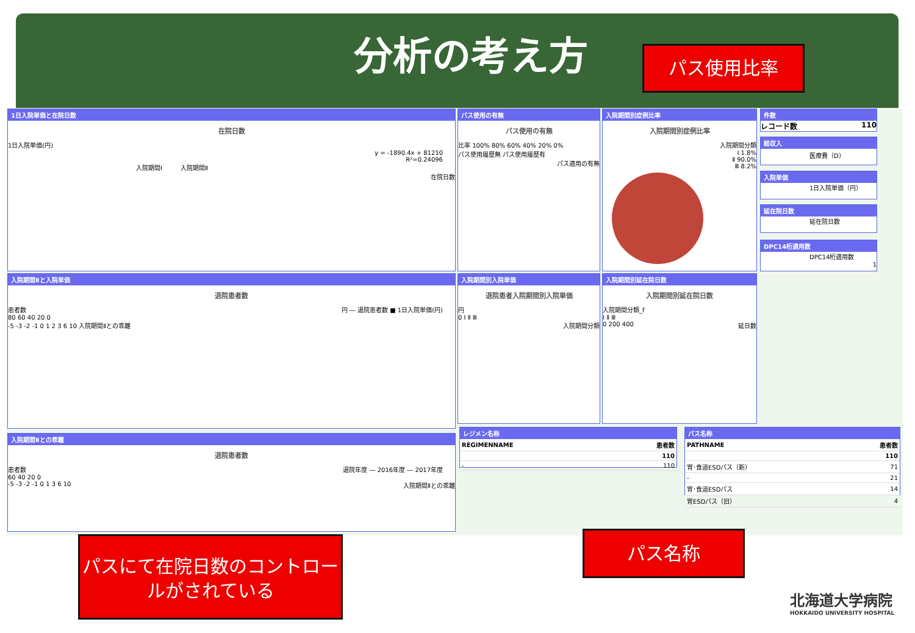分析の考え方 パス使用比率
1日入院単価と在院日数
在院日数
1日入院単価(円)
y = -1890.4x + 81210
R²=0.24096
入院期間Ⅰ　　　入院期間Ⅱ
在院日数
パス使用の有無
パス使用の有無
比率 100% 80% 60% 40% 20% 0%
パス使用履歴無 パス使用履歴有
パス適用の有無
入院期間別症例比率
入院期間別症例比率
入院期間分類
Ⅰ 1.8%
Ⅱ 90.0%
Ⅲ 8.2%
件数
レコード数 110
総収入
医療費（D）
入院単価
1日入院単価（円）
延在院日数
延在院日数
DPC14桁適用数
DPC14桁適用数
1
入院期間Ⅱと入院単価
退院患者数
患者数 円 ― 退院患者数 ■ 1日入院単価(円)
80 60 40 20 0
-5 -3 -2 -1 0 1 2 3 6 10 入院期間Ⅱとの乖離
入院期間別入院単価
退院患者入院期間別入院単価
円
0 Ⅰ Ⅱ Ⅲ
入院期間分類
入院期間別延在院日数
入院期間別延在院日数
入院期間分類_f
Ⅰ Ⅱ Ⅲ
0 200 400 延日数
入院期間Ⅱとの乖離
退院患者数
患者数 退院年度 ― 2016年度 ― 2017年度
60 40 20 0
-5 -3 -2 -1 0 1 3 6 10 入院期間Ⅱとの乖離
レジメン名称
| REGIMENNAME | 患者数 |
| --- | --- |
| | 110 |
| - | 110 |
パス名称
| PATHNAME | 患者数 |
| --- | --- |
| | 110 |
| 胃･食道ESDパス（新） | 71 |
| - | 21 |
| 胃･食道ESDパス | 14 |
| 胃ESDパス（旧） | 4 |
パスにて在院日数のコントロールがされている
パス名称
北海道大学病院
HOKKAIDO UNIVERSITY HOSPITAL